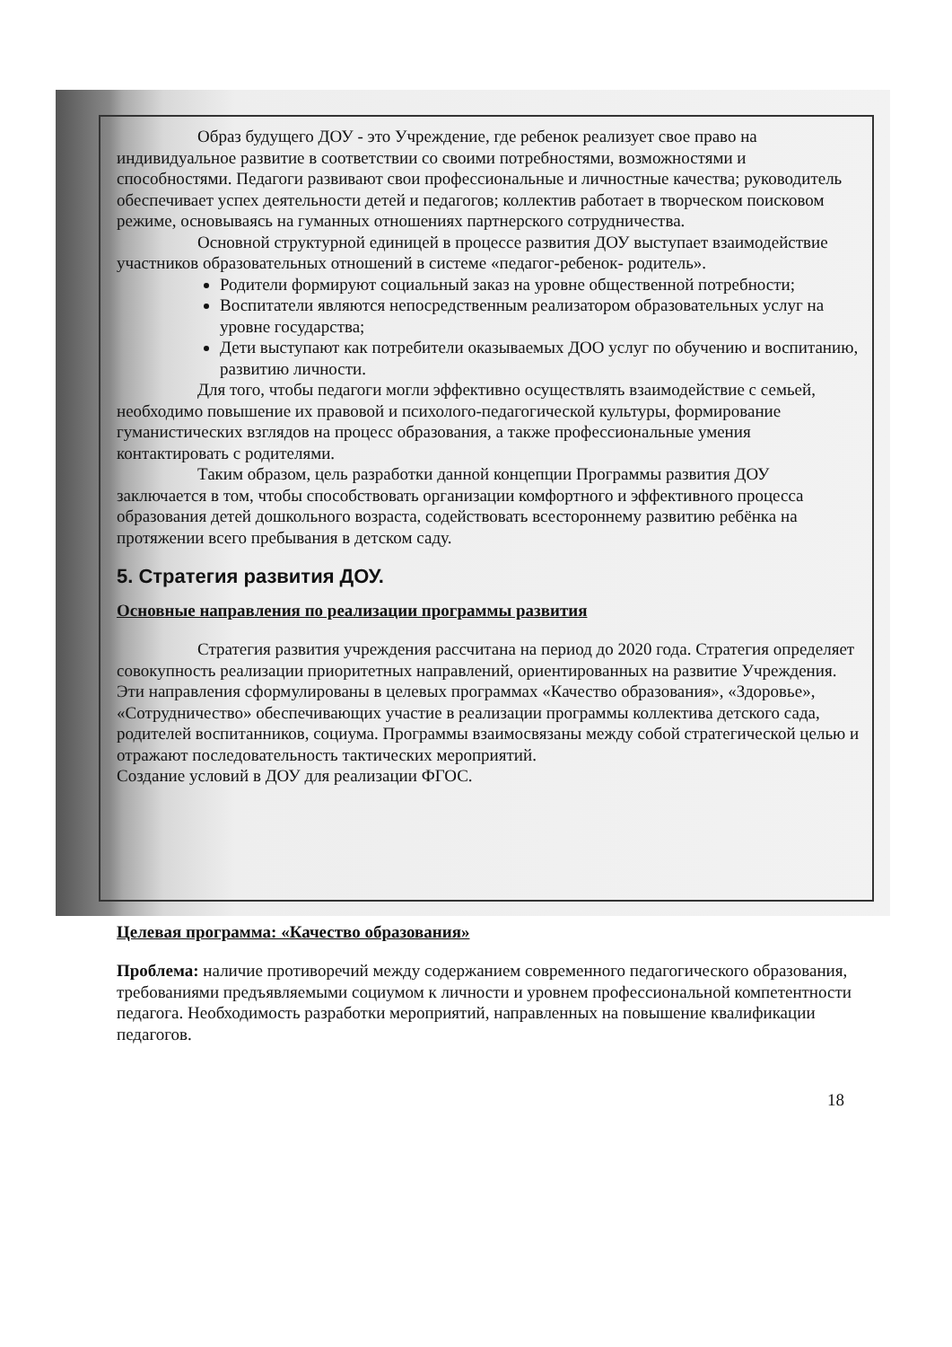Образ будущего ДОУ - это Учреждение, где ребенок реализует свое право на индивидуальное развитие в соответствии со своими потребностями, возможностями и способностями. Педагоги развивают свои профессиональные и личностные качества; руководитель обеспечивает успех деятельности детей и педагогов; коллектив работает в творческом поисковом режиме, основываясь на гуманных отношениях партнерского сотрудничества.
Основной структурной единицей в процессе развития ДОУ выступает взаимодействие участников образовательных отношений в системе «педагог-ребенок- родитель».
Родители формируют социальный заказ на уровне общественной потребности;
Воспитатели являются непосредственным реализатором образовательных услуг на уровне государства;
Дети выступают как потребители оказываемых ДОО услуг по обучению и воспитанию, развитию личности.
Для того, чтобы педагоги могли эффективно осуществлять взаимодействие с семьей, необходимо повышение их правовой и психолого-педагогической культуры, формирование гуманистических взглядов на процесс образования, а также профессиональные умения контактировать с родителями.
Таким образом, цель разработки данной концепции Программы развития ДОУ заключается в том, чтобы способствовать организации комфортного и эффективного процесса образования детей дошкольного возраста, содействовать всестороннему развитию ребёнка на протяжении всего пребывания в детском саду.
5. Стратегия развития ДОУ.
Основные направления по реализации программы развития
Стратегия развития учреждения рассчитана на период до 2020 года. Стратегия определяет совокупность реализации приоритетных направлений, ориентированных на развитие Учреждения. Эти направления сформулированы в целевых программах «Качество образования», «Здоровье», «Сотрудничество» обеспечивающих участие в реализации программы коллектива детского сада, родителей воспитанников, социума. Программы взаимосвязаны между собой стратегической целью и отражают последовательность тактических мероприятий.
Создание условий в ДОУ для реализации ФГОС.
Целевая программа: «Качество образования»
Проблема: наличие противоречий между содержанием современного педагогического образования, требованиями предъявляемыми социумом к личности и уровнем профессиональной компетентности педагога. Необходимость разработки мероприятий, направленных на повышение квалификации педагогов.
18